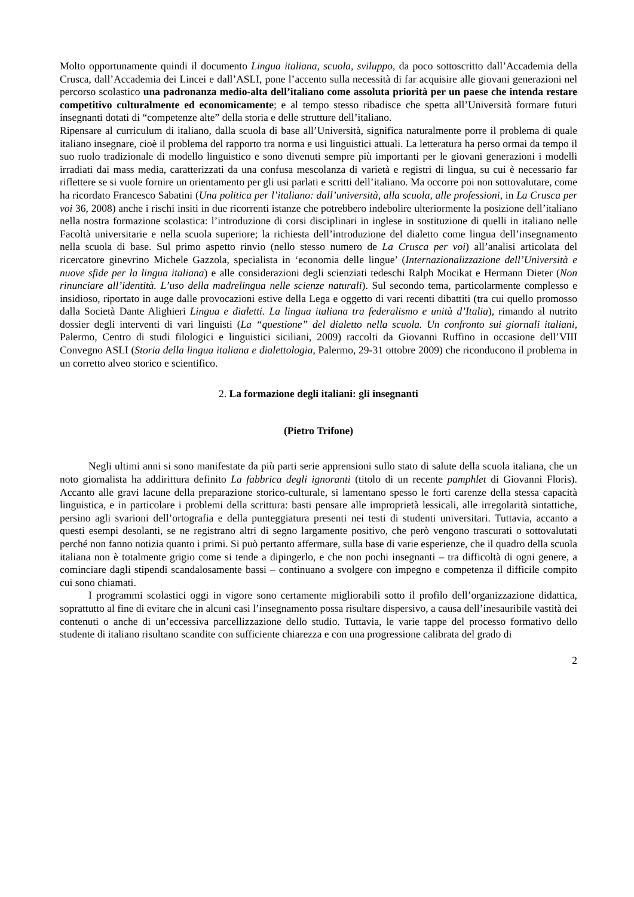Molto opportunamente quindi il documento Lingua italiana, scuola, sviluppo, da poco sottoscritto dall’Accademia della Crusca, dall’Accademia dei Lincei e dall’ASLI, pone l’accento sulla necessità di far acquisire alle giovani generazioni nel percorso scolastico una padronanza medio-alta dell’italiano come assoluta priorità per un paese che intenda restare competitivo culturalmente ed economicamente; e al tempo stesso ribadisce che spetta all’Università formare futuri insegnanti dotati di “competenze alte” della storia e delle strutture dell’italiano.
Ripensare al curriculum di italiano, dalla scuola di base all’Università, significa naturalmente porre il problema di quale italiano insegnare, cioè il problema del rapporto tra norma e usi linguistici attuali. La letteratura ha perso ormai da tempo il suo ruolo tradizionale di modello linguistico e sono divenuti sempre più importanti per le giovani generazioni i modelli irradiati dai mass media, caratterizzati da una confusa mescolanza di varietà e registri di lingua, su cui è necessario far riflettere se si vuole fornire un orientamento per gli usi parlati e scritti dell’italiano. Ma occorre poi non sottovalutare, come ha ricordato Francesco Sabatini (Una politica per l’italiano: dall’università, alla scuola, alle professioni, in La Crusca per voi 36, 2008) anche i rischi insiti in due ricorrenti istanze che potrebbero indebolire ulteriormente la posizione dell’italiano nella nostra formazione scolastica: l’introduzione di corsi disciplinari in inglese in sostituzione di quelli in italiano nelle Facoltà universitarie e nella scuola superiore; la richiesta dell’introduzione del dialetto come lingua dell’insegnamento nella scuola di base. Sul primo aspetto rinvio (nello stesso numero de La Crusca per voi) all’analisi articolata del ricercatore ginevrino Michele Gazzola, specialista in ‘economia delle lingue’ (Internazionalizzazione dell’Università e nuove sfide per la lingua italiana) e alle considerazioni degli scienziati tedeschi Ralph Mocikat e Hermann Dieter (Non rinunciare all’identità. L’uso della madrelingua nelle scienze naturali). Sul secondo tema, particolarmente complesso e insidioso, riportato in auge dalle provocazioni estive della Lega e oggetto di vari recenti dibattiti (tra cui quello promosso dalla Società Dante Alighieri Lingua e dialetti. La lingua italiana tra federalismo e unità d’Italia), rimando al nutrito dossier degli interventi di vari linguisti (La “questione” del dialetto nella scuola. Un confronto sui giornali italiani, Palermo, Centro di studi filologici e linguistici siciliani, 2009) raccolti da Giovanni Ruffino in occasione dell’VIII Convegno ASLI (Storia della lingua italiana e dialettologia, Palermo, 29-31 ottobre 2009) che riconducono il problema in un corretto alveo storico e scientifico.
2. La formazione degli italiani: gli insegnanti
(Pietro Trifone)
Negli ultimi anni si sono manifestate da più parti serie apprensioni sullo stato di salute della scuola italiana, che un noto giornalista ha addirittura definito La fabbrica degli ignoranti (titolo di un recente pamphlet di Giovanni Floris). Accanto alle gravi lacune della preparazione storico-culturale, si lamentano spesso le forti carenze della stessa capacità linguistica, e in particolare i problemi della scrittura: basti pensare alle improprietà lessicali, alle irregolarità sintattiche, persino agli svarioni dell’ortografia e della punteggiatura presenti nei testi di studenti universitari. Tuttavia, accanto a questi esempi desolanti, se ne registrano altri di segno largamente positivo, che però vengono trascurati o sottovalutati perché non fanno notizia quanto i primi. Si può pertanto affermare, sulla base di varie esperienze, che il quadro della scuola italiana non è totalmente grigio come si tende a dipingerlo, e che non pochi insegnanti – tra difficoltà di ogni genere, a cominciare dagli stipendi scandalosamente bassi – continuano a svolgere con impegno e competenza il difficile compito cui sono chiamati.
I programmi scolastici oggi in vigore sono certamente migliorabili sotto il profilo dell’organizzazione didattica, soprattutto al fine di evitare che in alcuni casi l’insegnamento possa risultare dispersivo, a causa dell’inesauribile vastità dei contenuti o anche di un’eccessiva parcellizzazione dello studio. Tuttavia, le varie tappe del processo formativo dello studente di italiano risultano scandite con sufficiente chiarezza e con una progressione calibrata del grado di
2